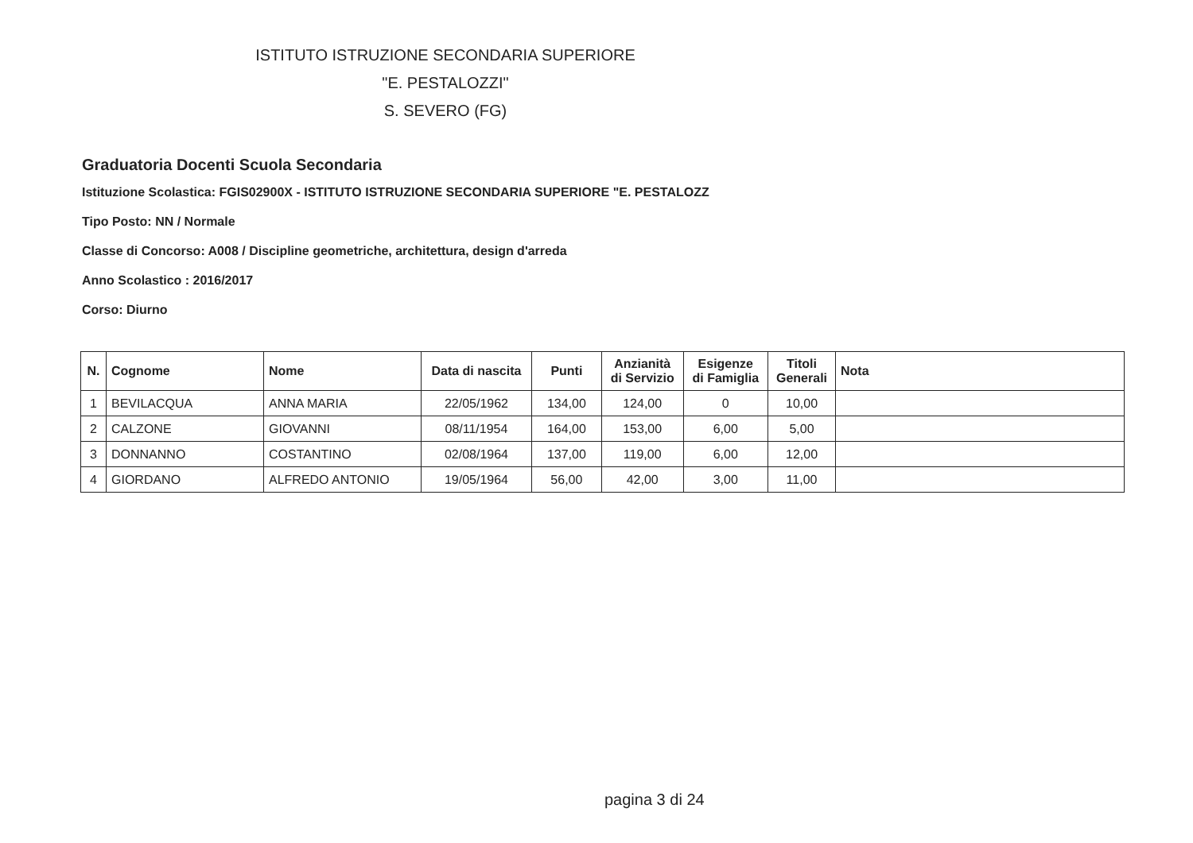ISTITUTO ISTRUZIONE SECONDARIA SUPERIORE
"E. PESTALOZZI"
S. SEVERO (FG)
Graduatoria Docenti Scuola Secondaria
Istituzione Scolastica: FGIS02900X - ISTITUTO ISTRUZIONE SECONDARIA SUPERIORE "E. PESTALOZZ
Tipo Posto: NN / Normale
Classe di Concorso: A008 / Discipline geometriche, architettura, design d'arreda
Anno Scolastico : 2016/2017
Corso: Diurno
| N. | Cognome | Nome | Data di nascita | Punti | Anzianità di Servizio | Esigenze di Famiglia | Titoli Generali | Nota |
| --- | --- | --- | --- | --- | --- | --- | --- | --- |
| 1 | BEVILACQUA | ANNA MARIA | 22/05/1962 | 134,00 | 124,00 | 0 | 10,00 | |
| 2 | CALZONE | GIOVANNI | 08/11/1954 | 164,00 | 153,00 | 6,00 | 5,00 | |
| 3 | DONNANNO | COSTANTINO | 02/08/1964 | 137,00 | 119,00 | 6,00 | 12,00 | |
| 4 | GIORDANO | ALFREDO ANTONIO | 19/05/1964 | 56,00 | 42,00 | 3,00 | 11,00 | |
pagina 3 di 24